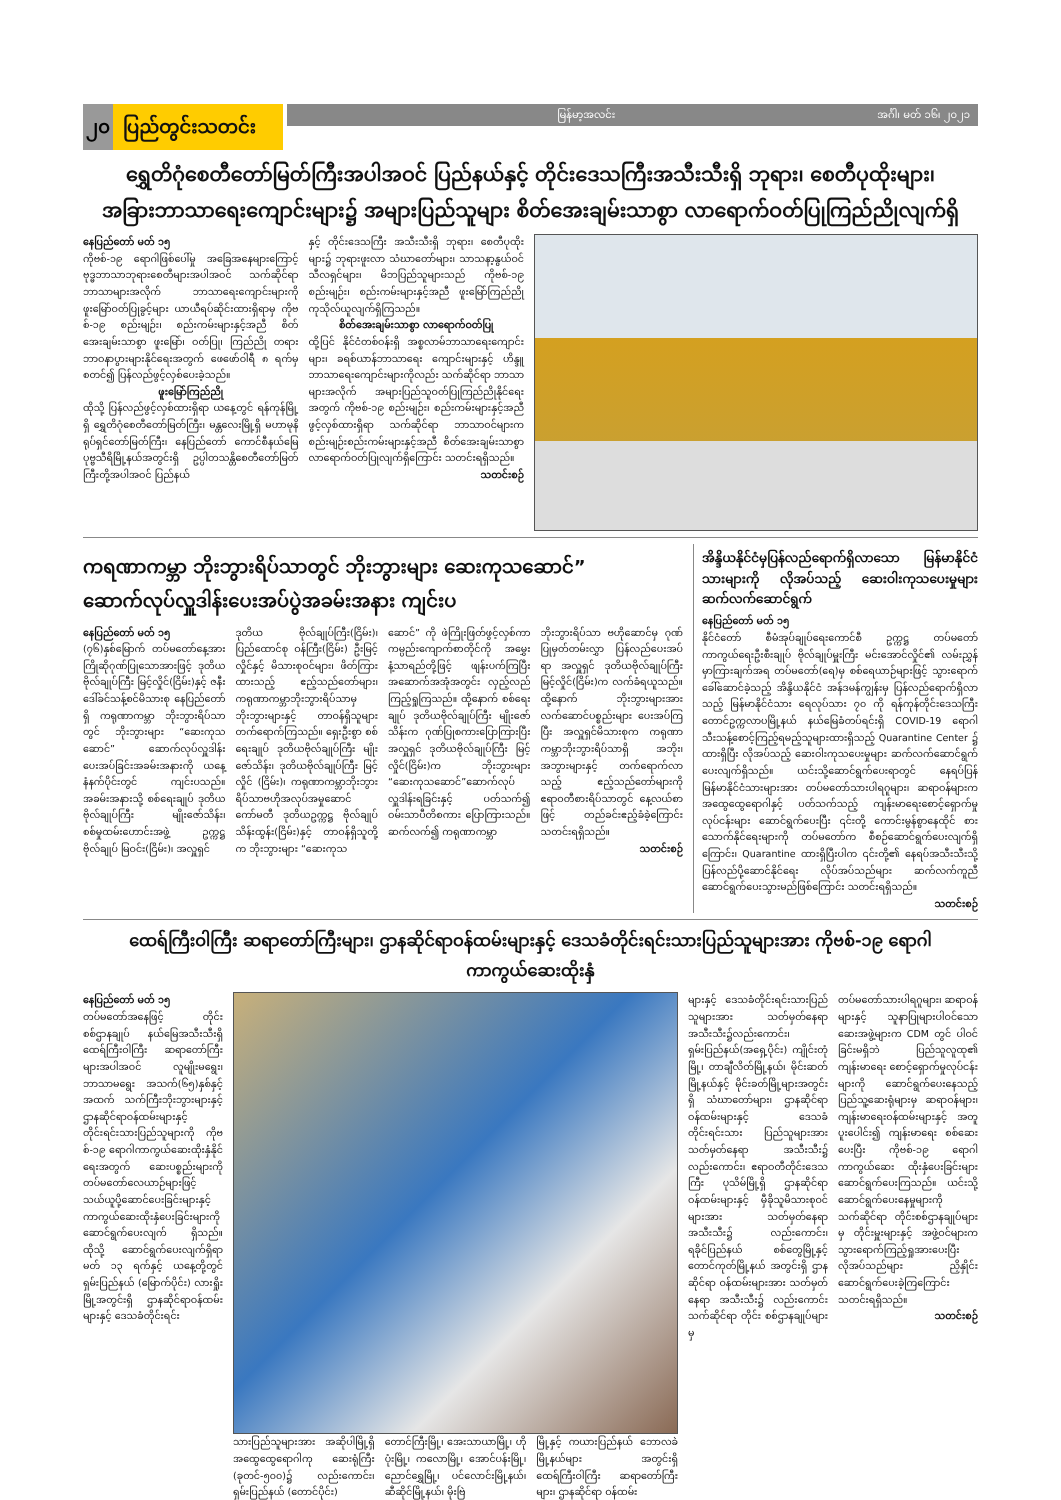၂၀ ပြည်တွင်းသတင်း
မြန်မာ့အလင်း အင်္ဂါ၊ မတ် ၁၆၊ ၂၀၂၁
ရွှေတိဂုံစေတီတော်မြတ်ကြီးအပါအဝင် ပြည်နယ်နှင့် တိုင်းဒေသကြီးအသီးသီးရှိ ဘုရား၊ စေတီပုထိုးများ၊
အခြားဘာသာရေးကျောင်းများ၌ အများပြည်သူများ စိတ်အေးချမ်းသာစွာ လာရောက်ဝတ်ပြုကြည်ညိုလျက်ရှိ
နေပြည်တော် မတ် ၁၅
ကိုဗစ်-၁၉ ရောဂါဖြစ်ပေါ်မှု အခြေအနေများကြောင့် ဗုဒ္ဓဘာသာဘုရားစေတီများအပါအဝင် သက်ဆိုင်ရာ ဘာသာများအလိုက် ဘာသာရေးကျောင်းများကို ဖူးမြော်ဝတ်ပြုခွင့်များ ယာယီရပ်ဆိုင်းထားရှိရာမှ ကိုဗစ်-၁၉ စည်းမျဉ်း၊ စည်းကမ်းများနှင့်အညီ စိတ်အေးချမ်းသာစွာ ဖူးမြော်၊ ဝတ်ပြု၊ ကြည်ညို တရားဘာဝနာပွားများနိုင်ရေးအတွက် ဖေဖော်ဝါရီ ၈ ရက်မှစတင်၍ ပြန်လည်ဖွင့်လှစ်ပေးခဲ့သည်။
ဖူးမြော်ကြည်ညိုထိုသို့ ပြန်လည်ဖွင့်လှစ်ထားရှိရာ ယနေ့တွင် ရန်ကုန်မြို့ရှိ ရွှေတိဂုံစေတီတော်မြတ်ကြီး၊ မန္တလေးမြို့ရှိ မဟာမုနိရုပ်ရှင်တော်မြတ်ကြီး၊ နေပြည်တော် ကောင်စီနယ်မြေ ပုဗ္ဗသီရိမြို့နယ်အတွင်းရှိ ဥပ္ပါတသန္တိစေတီတော်မြတ်ကြီးတို့အပါအဝင် ပြည်နယ်
နှင့် တိုင်းဒေသကြီး အသီးသီးရှိ ဘုရား၊ စေတီပုထိုးများ၌ ဘုရားဖူးလာ သံဃာတော်များ၊ သာသနာ့နွယ်ဝင် သီလရှင်များ၊ မိဘပြည်သူများသည် ကိုဗစ်-၁၉ စည်းမျဉ်း၊ စည်းကမ်းများနှင့်အညီ ဖူးမြော်ကြည်ညို ကုသိုလ်ယူလျက်ရှိကြသည်။
စိတ်အေးချမ်းသာစွာ လာရောက်ဝတ်ပြုထို့ပြင် နိုင်ငံတစ်ဝန်းရှိ အစ္စလာမ်ဘာသာရေးကျောင်းများ၊ ခရစ်ယာန်ဘာသာရေး ကျောင်းများနှင့် ဟိန္ဒူဘာသာရေးကျောင်းများကိုလည်း သက်ဆိုင်ရာ ဘာသာများအလိုက် အများပြည်သူဝတ်ပြုကြည်ညိုနိုင်ရေးအတွက် ကိုဗစ်-၁၉ စည်းမျဉ်း၊ စည်းကမ်းများနှင့်အညီ ဖွင့်လှစ်ထားရှိရာ သက်ဆိုင်ရာ ဘာသာဝင်များက စည်းမျဉ်းစည်းကမ်းများနှင့်အညီ စိတ်အေးချမ်းသာစွာ လာရောက်ဝတ်ပြုလျက်ရှိကြောင်း သတင်းရရှိသည်။
သတင်းစဉ်
ကရဏာကမ္ဘာ ဘိုးဘွားရိပ်သာတွင် ဘိုးဘွားများ ဆေးကုသဆောင်”
ဆောက်လုပ်လှူဒါန်းပေးအပ်ပွဲအခမ်းအနား ကျင်းပ
နေပြည်တော် မတ် ၁၅
(၇၆)နှစ်မြောက် တပ်မတော်နေ့အား ကြိုဆိုဂုဏ်ပြုသောအားဖြင့် ဒုတိယဗိုလ်ချုပ်ကြီး မြင့်လှိုင်(ငြိမ်း)နှင့် ဇနီး ဒေါ်ခင်သန့်စင်မိသားစု နေပြည်တော်ရှိ ကရုဏာကမ္ဘာ ဘိုးဘွားရိပ်သာတွင် ဘိုးဘွားများ “ဆေးကုသဆောင်” ဆောက်လုပ်လှူဒါန်းပေးအပ်ခြင်းအခမ်းအနားကို ယနေ့ နံနက်ပိုင်းတွင် ကျင်းပသည်။ အခမ်းအနားသို့ စစ်ရေးချုပ် ဒုတိယဗိုလ်ချုပ်ကြီး မျိုးဇော်သိန်း၊ စစ်မှုထမ်းဟောင်းအဖွဲ့ ဥက္ကဋ္ဌ ဗိုလ်ချုပ် မြဝင်း(ငြိမ်း)၊ အလှူရှင်
ဒုတိယ ဗိုလ်ချုပ်ကြီး(ငြိမ်း)၊ ပြည်ထောင်စု ဝန်ကြီး(ငြိမ်း) ဦးမြင့်လှိုင်နှင့် မိသားစုဝင်များ၊ ဖိတ်ကြားထားသည့် ဧည့်သည်တော်များ၊ ကရုဏာကမ္ဘာဘိုးဘွားရိပ်သာမှ ဘိုးဘွားများနှင့် တာဝန်ရှိသူများ တက်ရောက်ကြသည်။ ရှေးဦးစွာ စစ်ရေးချုပ် ဒုတိယဗိုလ်ချုပ်ကြီး မျိုးဇော်သိန်း၊ ဒုတိယဗိုလ်ချုပ်ကြီး မြင့်လှိုင် (ငြိမ်း)၊ ကရုဏာကမ္ဘာဘိုးဘွားရိပ်သာဗဟိုအလုပ်အမှုဆောင်ကော်မတီ ဒုတိယဥက္ကဋ္ဌ ဗိုလ်ချုပ်သိန်းထွန်း(ငြိမ်း)နှင့် တာဝန်ရှိသူတို့က ဘိုးဘွားများ “ဆေးကုသ
ဆောင်” ကို ဖဲကြိုးဖြတ်ဖွင့်လှစ်ကာ ကမ္ပည်းကျောက်စာတိုင်ကို အမွှေးနံ့သာရည်တို့ဖြင့် ဖျန်းပက်ကြပြီး အဆောက်အအုံအတွင်း လှည့်လည်ကြည့်ရှုကြသည်။ ထို့နောက် စစ်ရေးချုပ် ဒုတိယဗိုလ်ချုပ်ကြီး မျိုးဇော်သိန်းက ဂုဏ်ပြုစကားပြောကြားပြီး အလှူရှင် ဒုတိယဗိုလ်ချုပ်ကြီး မြင့်လှိုင်(ငြိမ်း)က ဘိုးဘွားများ “ဆေးကုသဆောင်”ဆောက်လုပ်လှူဒါန်းရခြင်းနှင့် ပတ်သက်၍ ဝမ်းသာပီတိစကား ပြောကြားသည်။ ဆက်လက်၍ ကရုဏာကမ္ဘာ
ဘိုးဘွားရိပ်သာ ဗဟိုဆောင်မှ ဂုဏ်ပြုမှတ်တမ်းလွှာ ပြန်လည်ပေးအပ်ရာ အလှူရှင် ဒုတိယဗိုလ်ချုပ်ကြီး မြင့်လှိုင်(ငြိမ်း)က လက်ခံရယူသည်။ ထို့နောက် ဘိုးဘွားများအား လက်ဆောင်ပစ္စည်းများ ပေးအပ်ကြပြီး အလှူရှင်မိသားစုက ကရုဏာကမ္ဘာဘိုးဘွားရိပ်သာရှိ အဘိုး၊ အဘွားများနှင့် တက်ရောက်လာသည့် ဧည့်သည်တော်များကို ဧရာဝတီစားရိပ်သာတွင် နေ့လယ်စာဖြင့် တည်ခင်းဧည့်ခံခဲ့ကြောင်း သတင်းရရှိသည်။
သတင်းစဉ်
အိန္ဒိယနိုင်ငံမှပြန်လည်ရောက်ရှိလာသော မြန်မာနိုင်ငံသားများကို လိုအပ်သည့် ဆေးဝါးကုသပေးမှုများ ဆက်လက်ဆောင်ရွက်
နေပြည်တော် မတ် ၁၅
နိုင်ငံတော် စီမံအုပ်ချုပ်ရေးကောင်စီ ဥက္ကဋ္ဌ တပ်မတော်ကာကွယ်ရေးဦးစီးချုပ် ဗိုလ်ချုပ်မှူးကြီး မင်းအောင်လှိုင်၏ လမ်းညွှန်မှာကြားချက်အရ တပ်မတော်(ရေ)မှ စစ်ရေယာဉ်များဖြင့် သွားရောက်ခေါ်ဆောင်ခဲ့သည့် အိန္ဒိယနိုင်ငံ အန်ဒမန်ကျွန်းမှ ပြန်လည်ရောက်ရှိလာသည့် မြန်မာနိုင်ငံသား ရေလုပ်သား ၇၀ ကို ရန်ကုန်တိုင်းဒေသကြီး တောင်ဥက္ကလာပမြို့နယ် နယ်မြေခံတပ်ရင်းရှိ COVID-19 ရောဂါ သီးသန့်စောင့်ကြည့်ရမည့်သူများထားရှိသည့် Quarantine Center ၌ ထားရှိပြီး လိုအပ်သည့် ဆေးဝါးကုသပေးမှုများ ဆက်လက်ဆောင်ရွက်ပေးလျက်ရှိသည်။ ယင်းသို့ဆောင်ရွက်ပေးရာတွင် နေရပ်ပြန်မြန်မာနိုင်ငံသားများအား တပ်မတော်သားပါရဂူများ၊ ဆရာဝန်များက အထွေထွေရောဂါနှင့် ပတ်သက်သည့် ကျန်းမာရေးစောင့်ရှောက်မှုလုပ်ငန်းများ ဆောင်ရွက်ပေးပြီး ၎င်းတို့ ကောင်းမွန်စွာနေထိုင် စားသောက်နိုင်ရေးများကို တပ်မတော်က စီစဉ်ဆောင်ရွက်ပေးလျက်ရှိကြောင်း၊ Quarantine ထားရှိပြီးပါက ၎င်းတို့၏ နေရပ်အသီးသီးသို့ ပြန်လည်ပို့ဆောင်နိုင်ရေး လိုပ်အပ်သည်များ ဆက်လက်ကူညီ ဆောင်ရွက်ပေးသွားမည်ဖြစ်ကြောင်း သတင်းရရှိသည်။
သတင်းစဉ်
ထေရ်ကြီးဝါကြီး ဆရာတော်ကြီးများ၊ ဌာနဆိုင်ရာဝန်ထမ်းများနှင့် ဒေသခံတိုင်းရင်းသားပြည်သူများအား ကိုဗစ်-၁၉ ရောဂါ ကာကွယ်ဆေးထိုးနှံ
နေပြည်တော် မတ် ၁၅
တပ်မတော်အနေဖြင့် တိုင်းစစ်ဌာနချုပ် နယ်မြေအသီးသီးရှိ ထေရ်ကြီးဝါကြီး ဆရာတော်ကြီးများအပါအဝင် လူမျိုးမရွေး၊ ဘာသာမရွေး အသက်(၆၅)နှစ်နှင့်အထက် သက်ကြီးဘိုးဘွားများနှင့် ဌာနဆိုင်ရာဝန်ထမ်းများနှင့် တိုင်းရင်းသားပြည်သူများကို ကိုဗစ်-၁၉ ရောဂါကာကွယ်ဆေးထိုးနှံနိုင်ရေးအတွက် ဆေးပစ္စည်းများကို တပ်မတော်လေယာဉ်များဖြင့် သယ်ယူပို့ဆောင်ပေးခြင်းများနှင့် ကာကွယ်ဆေးထိုးနှံပေးခြင်းများကို ဆောင်ရွက်ပေးလျက် ရှိသည်။ ထိုသို့ ဆောင်ရွက်ပေးလျက်ရှိရာ မတ် ၁၃ ရက်နှင့် ယနေ့တို့တွင် ရှမ်းပြည်နယ် (မြောက်ပိုင်း) လားရှိုးမြို့အတွင်းရှိ ဌာနဆိုင်ရာဝန်ထမ်းများနှင့် ဒေသခံတိုင်းရင်း
သားပြည်သူများအား အဆိုပါမြို့ရှိ အထွေထွေရောဂါကု ဆေးရုံကြီး (ခုတင်-၅၀၀)၌ လည်းကောင်း၊ ရှမ်းပြည်နယ် (တောင်ပိုင်း)
တောင်ကြီးမြို့၊ အေးသာယာမြို့၊ ဟိုပုံးမြို့၊ ကလောမြို့၊ အောင်ပန်းမြို့၊ ညောင်ရွှေမြို့၊ ပင်လောင်းမြို့နယ်၊ ဆီဆိုင်မြို့နယ်၊ မိုးဗြဲ
မြို့နှင့် ကယားပြည်နယ် ဘောလခဲမြို့နယ်များ အတွင်းရှိ ထေရ်ကြီးဝါကြီး ဆရာတော်ကြီးများ၊ ဌာနဆိုင်ရာ ဝန်ထမ်း
များနှင့် ဒေသခံတိုင်းရင်းသားပြည်သူများအား သတ်မှတ်နေရာ အသီးသီး၌လည်းကောင်း၊ ရှမ်းပြည်နယ်(အရှေ့ပိုင်း) ကျိုင်းတုံမြို့၊ တာချီလိတ်မြို့နယ်၊ မိုင်းဆတ်မြို့နယ်နှင့် မိုင်းခတ်မြို့များအတွင်းရှိ သံဃာတော်များ၊ ဌာနဆိုင်ရာဝန်ထမ်းများနှင့် ဒေသခံတိုင်းရင်းသား ပြည်သူများအား သတ်မှတ်နေရာ အသီးသီး၌ လည်းကောင်း၊ ဧရာဝတီတိုင်းဒေသကြီး ပုသိမ်မြို့ရှိ ဌာနဆိုင်ရာ ဝန်ထမ်းများနှင့် မှီခိုသူမိသားစုဝင်များအား သတ်မှတ်နေရာအသီးသီး၌ လည်းကောင်း၊ ရခိုင်ပြည်နယ် စစ်တွေမြို့နှင့် တောင်ကုတ်မြို့နယ် အတွင်းရှိ ဌာနဆိုင်ရာ ဝန်ထမ်းများအား သတ်မှတ်နေရာ အသီးသီး၌ လည်းကောင်း သက်ဆိုင်ရာ တိုင်း စစ်ဌာနချုပ်များမှ
တပ်မတော်သားပါရဂူများ၊ ဆရာဝန်များနှင့် သူနာပြုများပါဝင်သော ဆေးအဖွဲ့များက CDM တွင် ပါဝင်ခြင်းမရှိဘဲ ပြည်သူလူထု၏ ကျန်းမာရေး စောင့်ရှောက်မှုလုပ်ငန်းများကို ဆောင်ရွက်ပေးနေသည့် ပြည်သူ့ဆေးရုံများမှ ဆရာဝန်များ၊ ကျန်းမာရေးဝန်ထမ်းများနှင့် အတူပူးပေါင်း၍ ကျန်းမာရေး စစ်ဆေးပေးပြီး ကိုဗစ်-၁၉ ရောဂါကာကွယ်ဆေး ထိုးနှံပေးခြင်းများ ဆောင်ရွက်ပေးကြသည်။ ယင်းသို့ ဆောင်ရွက်ပေးနေမှုများကို သက်ဆိုင်ရာ တိုင်းစစ်ဌာနချုပ်များမှ တိုင်းမှူးများနှင့် အဖွဲ့ဝင်များက သွားရောက်ကြည့်ရှုအားပေးပြီး လိုအပ်သည်များ ညှိနှိုင်းဆောင်ရွက်ပေးခဲ့ကြကြောင်း သတင်းရရှိသည်။
သတင်းစဉ်